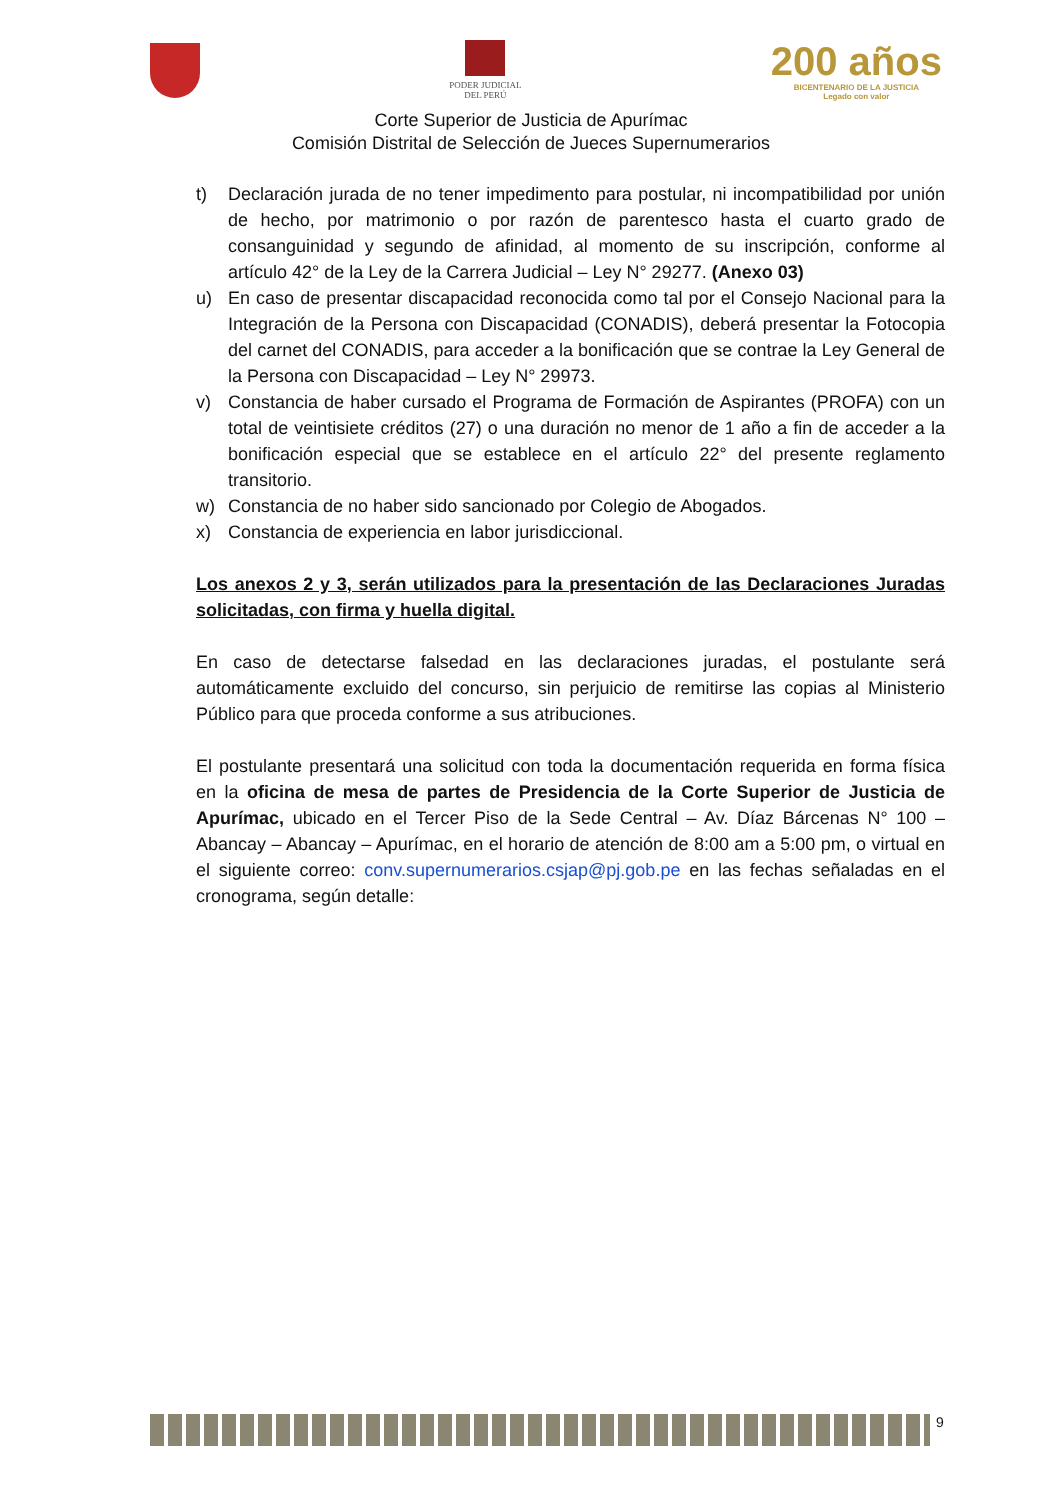PODER JUDICIAL
DEL PERÚ
200 años
BICENTENARIO DE LA JUSTICIA
Legado con valor
Corte Superior de Justicia de Apurímac
Comisión Distrital de Selección de Jueces Supernumerarios
t) Declaración jurada de no tener impedimento para postular, ni incompatibilidad por unión de hecho, por matrimonio o por razón de parentesco hasta el cuarto grado de consanguinidad y segundo de afinidad, al momento de su inscripción, conforme al artículo 42° de la Ley de la Carrera Judicial – Ley N° 29277. (Anexo 03)
u) En caso de presentar discapacidad reconocida como tal por el Consejo Nacional para la Integración de la Persona con Discapacidad (CONADIS), deberá presentar la Fotocopia del carnet del CONADIS, para acceder a la bonificación que se contrae la Ley General de la Persona con Discapacidad – Ley N° 29973.
v) Constancia de haber cursado el Programa de Formación de Aspirantes (PROFA) con un total de veintisiete créditos (27) o una duración no menor de 1 año a fin de acceder a la bonificación especial que se establece en el artículo 22° del presente reglamento transitorio.
w) Constancia de no haber sido sancionado por Colegio de Abogados.
x) Constancia de experiencia en labor jurisdiccional.
Los anexos 2 y 3, serán utilizados para la presentación de las Declaraciones Juradas solicitadas, con firma y huella digital.
En caso de detectarse falsedad en las declaraciones juradas, el postulante será automáticamente excluido del concurso, sin perjuicio de remitirse las copias al Ministerio Público para que proceda conforme a sus atribuciones.
El postulante presentará una solicitud con toda la documentación requerida en forma física en la oficina de mesa de partes de Presidencia de la Corte Superior de Justicia de Apurímac, ubicado en el Tercer Piso de la Sede Central – Av. Díaz Bárcenas N° 100 – Abancay – Abancay – Apurímac, en el horario de atención de 8:00 am a 5:00 pm, o virtual en el siguiente correo: conv.supernumerarios.csjap@pj.gob.pe en las fechas señaladas en el cronograma, según detalle:
9